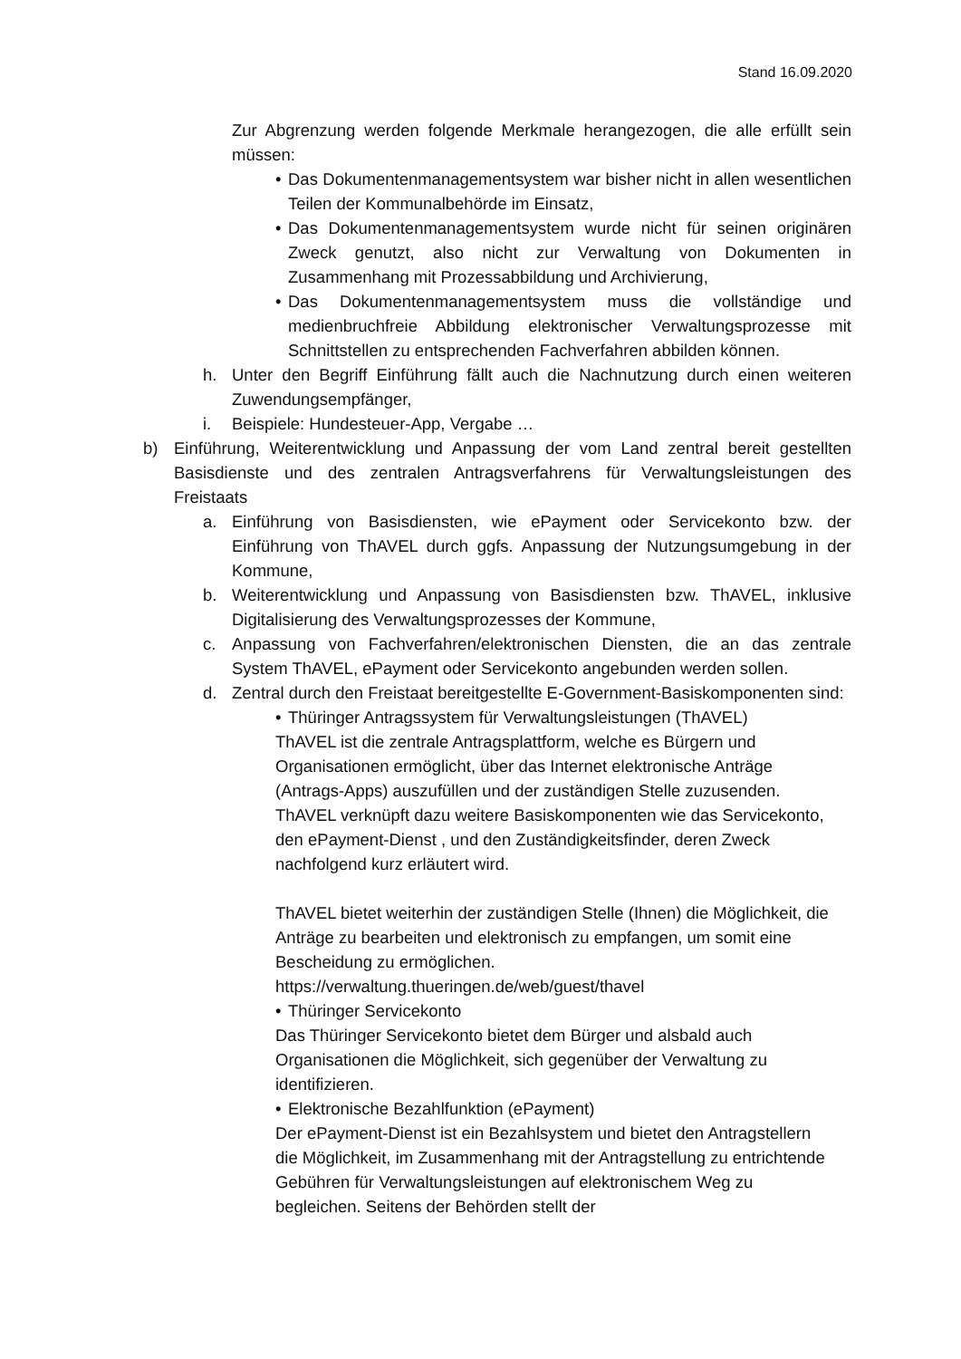Stand 16.09.2020
Zur Abgrenzung werden folgende Merkmale herangezogen, die alle erfüllt sein müssen:
• Das Dokumentenmanagementsystem war bisher nicht in allen wesentlichen Teilen der Kommunalbehörde im Einsatz,
• Das Dokumentenmanagementsystem wurde nicht für seinen originären Zweck genutzt, also nicht zur Verwaltung von Dokumenten in Zusammenhang mit Prozessabbildung und Archivierung,
• Das Dokumentenmanagementsystem muss die vollständige und medienbruchfreie Abbildung elektronischer Verwaltungsprozesse mit Schnittstellen zu entsprechenden Fachverfahren abbilden können.
h. Unter den Begriff Einführung fällt auch die Nachnutzung durch einen weiteren Zuwendungsempfänger,
i. Beispiele: Hundesteuer-App, Vergabe …
b) Einführung, Weiterentwicklung und Anpassung der vom Land zentral bereit gestellten Basisdienste und des zentralen Antragsverfahrens für Verwaltungsleistungen des Freistaats
a. Einführung von Basisdiensten, wie ePayment oder Servicekonto bzw. der Einführung von ThAVEL durch ggfs. Anpassung der Nutzungsumgebung in der Kommune,
b. Weiterentwicklung und Anpassung von Basisdiensten bzw. ThAVEL, inklusive Digitalisierung des Verwaltungsprozesses der Kommune,
c. Anpassung von Fachverfahren/elektronischen Diensten, die an das zentrale System ThAVEL, ePayment oder Servicekonto angebunden werden sollen.
d. Zentral durch den Freistaat bereitgestellte E-Government-Basiskomponenten sind:
• Thüringer Antragssystem für Verwaltungsleistungen (ThAVEL)
ThAVEL ist die zentrale Antragsplattform, welche es Bürgern und Organisationen ermöglicht, über das Internet elektronische Anträge (Antrags-Apps) auszufüllen und der zuständigen Stelle zuzusenden. ThAVEL verknüpft dazu weitere Basiskomponenten wie das Servicekonto, den ePayment-Dienst , und den Zuständigkeitsfinder, deren Zweck nachfolgend kurz erläutert wird.
ThAVEL bietet weiterhin der zuständigen Stelle (Ihnen) die Möglichkeit, die Anträge zu bearbeiten und elektronisch zu empfangen, um somit eine Bescheidung zu ermöglichen.
https://verwaltung.thueringen.de/web/guest/thavel
• Thüringer Servicekonto
Das Thüringer Servicekonto bietet dem Bürger und alsbald auch Organisationen die Möglichkeit, sich gegenüber der Verwaltung zu identifizieren.
• Elektronische Bezahlfunktion (ePayment)
Der ePayment-Dienst ist ein Bezahlsystem und bietet den Antragstellern die Möglichkeit, im Zusammenhang mit der Antragstellung zu entrichtende Gebühren für Verwaltungsleistungen auf elektronischem Weg zu begleichen. Seitens der Behörden stellt der